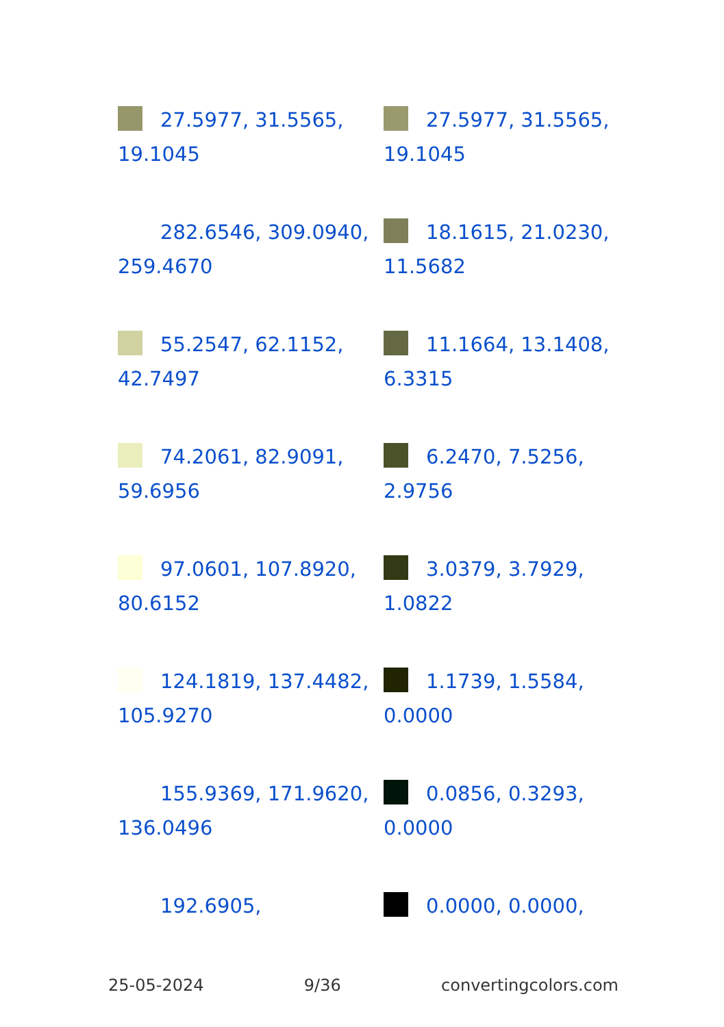27.5977, 31.5565, 19.1045
27.5977, 31.5565, 19.1045
282.6546, 309.0940, 259.4670
18.1615, 21.0230, 11.5682
55.2547, 62.1152, 42.7497
11.1664, 13.1408, 6.3315
74.2061, 82.9091, 59.6956
6.2470, 7.5256, 2.9756
97.0601, 107.8920, 80.6152
3.0379, 3.7929, 1.0822
124.1819, 137.4482, 105.9270
1.1739, 1.5584, 0.0000
155.9369, 171.9620, 136.0496
0.0856, 0.3293, 0.0000
192.6905,
0.0000, 0.0000,
25-05-2024 9/36 convertingcolors.com